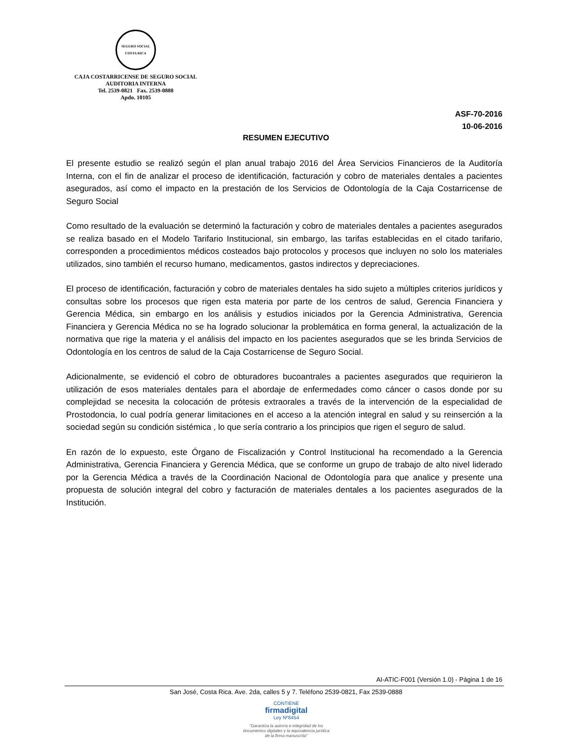SEGURO SOCIAL
COSTA RICA
CAJA COSTARRICENSE DE SEGURO SOCIAL
AUDITORIA INTERNA
Tel. 2539-0821 Fax. 2539-0888
Apdo. 10105
ASF-70-2016
10-06-2016
RESUMEN EJECUTIVO
El presente estudio se realizó según el plan anual trabajo 2016 del Área Servicios Financieros de la Auditoría Interna, con el fin de analizar el proceso de identificación, facturación y cobro de materiales dentales a pacientes asegurados, así como el impacto en la prestación de los Servicios de Odontología de la Caja Costarricense de Seguro Social
Como resultado de la evaluación se determinó la facturación y cobro de materiales dentales a pacientes asegurados se realiza basado en el Modelo Tarifario Institucional, sin embargo, las tarifas establecidas en el citado tarifario, corresponden a procedimientos médicos costeados bajo protocolos y procesos que incluyen no solo los materiales utilizados, sino también el recurso humano, medicamentos, gastos indirectos y depreciaciones.
El proceso de identificación, facturación y cobro de materiales dentales ha sido sujeto a múltiples criterios jurídicos y consultas sobre los procesos que rigen esta materia por parte de los centros de salud, Gerencia Financiera y Gerencia Médica, sin embargo en los análisis y estudios iniciados por la Gerencia Administrativa, Gerencia Financiera y Gerencia Médica no se ha logrado solucionar la problemática en forma general, la actualización de la normativa que rige la materia y el análisis del impacto en los pacientes asegurados que se les brinda Servicios de Odontología en los centros de salud de la Caja Costarricense de Seguro Social.
Adicionalmente, se evidenció el cobro de obturadores bucoantrales a pacientes asegurados que requirieron la utilización de esos materiales dentales para el abordaje de enfermedades como cáncer o casos donde por su complejidad se necesita la colocación de prótesis extraorales a través de la intervención de la especialidad de Prostodoncia, lo cual podría generar limitaciones en el acceso a la atención integral en salud y su reinserción a la sociedad según su condición sistémica , lo que sería contrario a los principios que rigen el seguro de salud.
En razón de lo expuesto, este Órgano de Fiscalización y Control Institucional ha recomendado a la Gerencia Administrativa, Gerencia Financiera y Gerencia Médica, que se conforme un grupo de trabajo de alto nivel liderado por la Gerencia Médica a través de la Coordinación Nacional de Odontología para que analice y presente una propuesta de solución integral del cobro y facturación de materiales dentales a los pacientes asegurados de la Institución.
AI-ATIC-F001 (Versión 1.0) - Página 1 de 16
San José, Costa Rica. Ave. 2da, calles 5 y 7. Teléfono 2539-0821, Fax 2539-0888
CONTIENE
firmadigital
Ley Nº8454
"Garantiza la autoría e integridad de los documentos digitales y la equivalencia jurídica de la firma manuscrita"